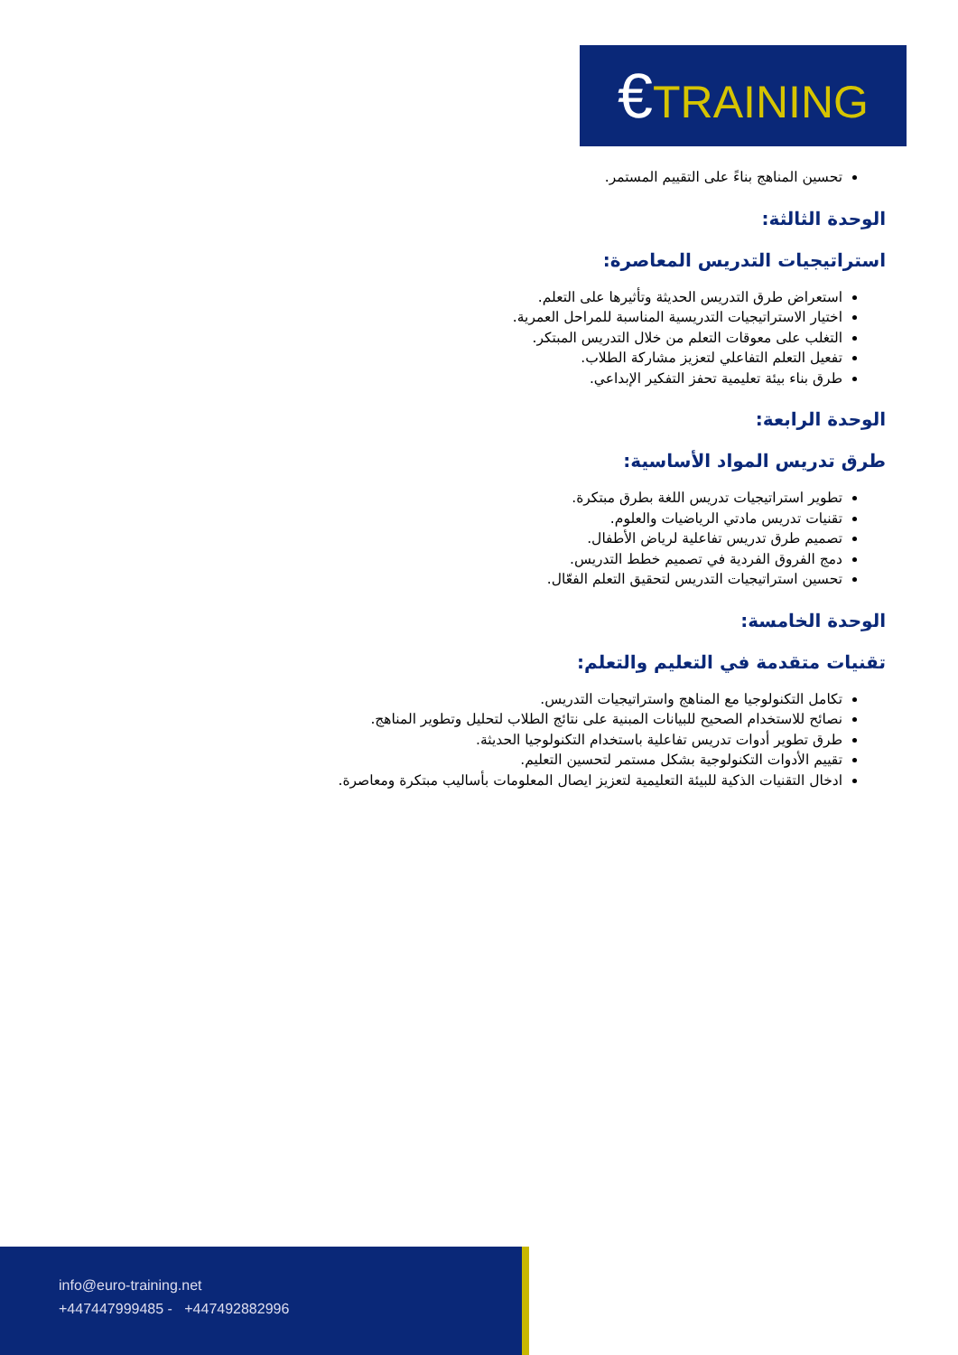€TRAINING
تحسين المناهج بناءً على التقييم المستمر.
الوحدة الثالثة:
استراتيجيات التدريس المعاصرة:
استعراض طرق التدريس الحديثة وتأثيرها على التعلم.
اختيار الاستراتيجيات التدريسية المناسبة للمراحل العمرية.
التغلب على معوقات التعلم من خلال التدريس المبتكر.
تفعيل التعلم التفاعلي لتعزيز مشاركة الطلاب.
طرق بناء بيئة تعليمية تحفز التفكير الإبداعي.
الوحدة الرابعة:
طرق تدريس المواد الأساسية:
تطوير استراتيجيات تدريس اللغة بطرق مبتكرة.
تقنيات تدريس مادتي الرياضيات والعلوم.
تصميم طرق تدريس تفاعلية لرياض الأطفال.
دمج الفروق الفردية في تصميم خطط التدريس.
تحسين استراتيجيات التدريس لتحقيق التعلم الفعّال.
الوحدة الخامسة:
تقنيات متقدمة في التعليم والتعلم:
تكامل التكنولوجيا مع المناهج واستراتيجيات التدريس.
نصائح للاستخدام الصحيح للبيانات المبنية على نتائج الطلاب لتحليل وتطوير المناهج.
طرق تطوير أدوات تدريس تفاعلية باستخدام التكنولوجيا الحديثة.
تقييم الأدوات التكنولوجية بشكل مستمر لتحسين التعليم.
ادخال التقنيات الذكية للبيئة التعليمية لتعزيز ايصال المعلومات بأساليب مبتكرة ومعاصرة.
info@euro-training.net
+447447999485 - +447492882996